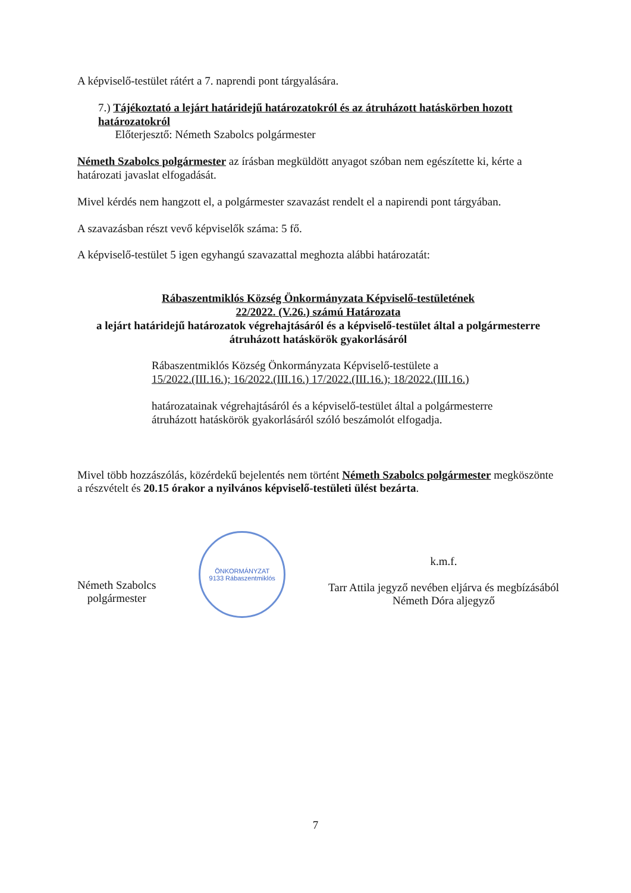A képviselő-testület rátért a 7. naprendi pont tárgyalására.
7.) Tájékoztató a lejárt határidejű határozatokról és az átruházott hatáskörben hozott határozatokról
Előterjesztő: Németh Szabolcs polgármester
Németh Szabolcs polgármester az írásban megküldött anyagot szóban nem egészítette ki, kérte a határozati javaslat elfogadását.
Mivel kérdés nem hangzott el, a polgármester szavazást rendelt el a napirendi pont tárgyában.
A szavazásban részt vevő képviselők száma: 5 fő.
A képviselő-testület 5 igen egyhangú szavazattal meghozta alábbi határozatát:
Rábaszentmiklós Község Önkormányzata Képviselő-testületének
22/2022. (V.26.) számú Határozata
a lejárt határidejű határozatok végrehajtásáról és a képviselő-testület által a polgármesterre átruházott hatáskörök gyakorlásáról
Rábaszentmiklós Község Önkormányzata Képviselő-testülete a
15/2022.(III.16.); 16/2022.(III.16.) 17/2022.(III.16.); 18/2022.(III.16.)
határozatainak végrehajtásáról és a képviselő-testület által a polgármesterre átruházott hatáskörök gyakorlásáról szóló beszámolót elfogadja.
Mivel több hozzászólás, közérdekű bejelentés nem történt Németh Szabolcs polgármester megköszönte a részvételt és 20.15 órakor a nyilvános képviselő-testületi ülést bezárta.
Németh Szabolcs
polgármester
ÖNKORMÁNYZAT
9133 Rábaszentmiklós
k.m.f.
Tarr Attila jegyző nevében eljárva és megbízásából
Németh Dóra aljegyző
7